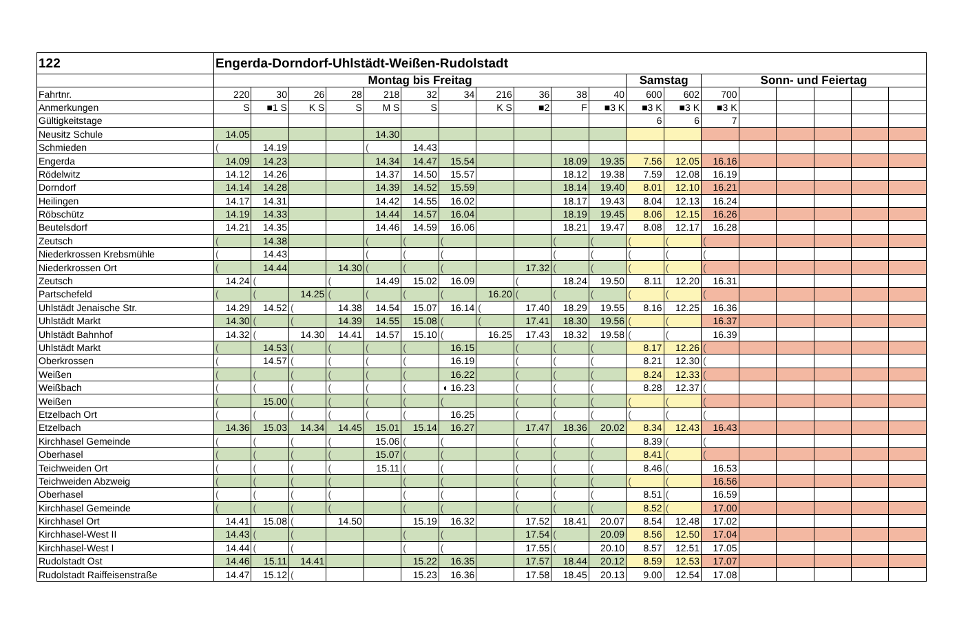| 122 | Engerda-Dorndorf-Uhlstädt-Weißen-Rudolstadt | | | | | | | | | | | | | | | | | | |
| --- | --- | --- | --- | --- | --- | --- | --- | --- | --- | --- | --- | --- | --- | --- | --- | --- | --- | --- | --- |
| | Montag bis Freitag | | | | | | | | | | | Samstag | | Sonn- und Feiertag | | | | | |
| Fahrtnr. | 220 | 30 | 26 | 28 | 218 | 32 | 34 | 216 | 36 | 38 | 40 | 600 | 602 | 700 | | | | | |
| Anmerkungen | S | ■1 S | K S | S | M S | S | | K S | ■2 | F | ■3 K | ■3 K | ■3 K | ■3 K | | | | | |
| Gültigkeitstage | | | | | | | | | | | | 6 | 6 | 7 | | | | | |
| Neusitz Schule | 14.05 | | | | 14.30 | | | | | | | | | | | | | | |
| Schmieden | ( | 14.19 | | | ( | 14.43 | | | | | | | | | | | | | |
| Engerda | 14.09 | 14.23 | | | 14.34 | 14.47 | 15.54 | | | 18.09 | 19.35 | 7.56 | 12.05 | 16.16 | | | | | |
| Rödelwitz | 14.12 | 14.26 | | | 14.37 | 14.50 | 15.57 | | | 18.12 | 19.38 | 7.59 | 12.08 | 16.19 | | | | | |
| Dorndorf | 14.14 | 14.28 | | | 14.39 | 14.52 | 15.59 | | | 18.14 | 19.40 | 8.01 | 12.10 | 16.21 | | | | | |
| Heilingen | 14.17 | 14.31 | | | 14.42 | 14.55 | 16.02 | | | 18.17 | 19.43 | 8.04 | 12.13 | 16.24 | | | | | |
| Röbschütz | 14.19 | 14.33 | | | 14.44 | 14.57 | 16.04 | | | 18.19 | 19.45 | 8.06 | 12.15 | 16.26 | | | | | |
| Beutelsdorf | 14.21 | 14.35 | | | 14.46 | 14.59 | 16.06 | | | 18.21 | 19.47 | 8.08 | 12.17 | 16.28 | | | | | |
| Zeutsch | ( | 14.38 | | | ( | ( | ( | | | ( | ( | ( | ( | ( | | | | | |
| Niederkrossen Krebsmühle | ( | 14.43 | | | ( | ( | ( | | | ( | ( | ( | ( | ( | | | | | |
| Niederkrossen Ort | ( | 14.44 | | 14.30 | ( | ( | ( | | 17.32 | ( | ( | ( | ( | ( | | | | | |
| Zeutsch | 14.24 | ( | | ( | 14.49 | 15.02 | 16.09 | | ( | 18.24 | 19.50 | 8.11 | 12.20 | 16.31 | | | | | |
| Partschefeld | ( | ( | 14.25 | ( | ( | ( | ( | 16.20 | ( | ( | ( | ( | ( | ( | | | | | |
| Uhlstädt Jenaische Str. | 14.29 | 14.52 | ( | 14.38 | 14.54 | 15.07 | 16.14 | ( | 17.40 | 18.29 | 19.55 | 8.16 | 12.25 | 16.36 | | | | | |
| Uhlstädt Markt | 14.30 | ( | ( | 14.39 | 14.55 | 15.08 | ( | ( | 17.41 | 18.30 | 19.56 | ( | ( | 16.37 | | | | | |
| Uhlstädt Bahnhof | 14.32 | ( | 14.30 | 14.41 | 14.57 | 15.10 | ( | 16.25 | 17.43 | 18.32 | 19.58 | ( | ( | 16.39 | | | | | |
| Uhlstädt Markt | ( | 14.53 | ( | ( | ( | ( | 16.15 | | ( | ( | ( | 8.17 | 12.26 | ( | | | | | |
| Oberkrossen | ( | 14.57 | ( | ( | ( | ( | 16.19 | | ( | ( | ( | 8.21 | 12.30 | ( | | | | | |
| Weißen | ( | ( | ( | ( | ( | ( | 16.22 | | ( | ( | ( | 8.24 | 12.33 | ( | | | | | |
| Weißbach | ( | ( | ( | ( | ( | ( | ◖ 16.23 | | ( | ( | ( | 8.28 | 12.37 | ( | | | | | |
| Weißen | ( | 15.00 | ( | ( | ( | ( | ( | | ( | ( | ( | ( | ( | ( | | | | | |
| Etzelbach Ort | ( | ( | ( | ( | ( | ( | 16.25 | | ( | ( | ( | ( | ( | ( | | | | | |
| Etzelbach | 14.36 | 15.03 | 14.34 | 14.45 | 15.01 | 15.14 | 16.27 | | 17.47 | 18.36 | 20.02 | 8.34 | 12.43 | 16.43 | | | | | |
| Kirchhasel Gemeinde | ( | ( | ( | ( | 15.06 | ( | ( | | ( | ( | ( | 8.39 | ( | ( | | | | | |
| Oberhasel | ( | ( | ( | ( | 15.07 | ( | ( | | ( | ( | ( | 8.41 | ( | ( | | | | | |
| Teichweiden Ort | ( | ( | ( | ( | 15.11 | ( | ( | | ( | ( | ( | 8.46 | ( | 16.53 | | | | | |
| Teichweiden Abzweig | ( | ( | ( | ( | | ( | ( | | ( | ( | ( | ( | ( | 16.56 | | | | | |
| Oberhasel | ( | ( | ( | ( | | ( | ( | | ( | ( | ( | 8.51 | ( | 16.59 | | | | | |
| Kirchhasel Gemeinde | ( | ( | ( | ( | | ( | ( | | ( | ( | ( | 8.52 | ( | 17.00 | | | | | |
| Kirchhasel Ort | 14.41 | 15.08 | ( | 14.50 | | 15.19 | 16.32 | | 17.52 | 18.41 | 20.07 | 8.54 | 12.48 | 17.02 | | | | | |
| Kirchhasel-West II | 14.43 | ( | ( | | | ( | ( | | 17.54 | ( | 20.09 | 8.56 | 12.50 | 17.04 | | | | | |
| Kirchhasel-West I | 14.44 | ( | ( | | | ( | ( | | 17.55 | ( | 20.10 | 8.57 | 12.51 | 17.05 | | | | | |
| Rudolstadt Ost | 14.46 | 15.11 | 14.41 | | | 15.22 | 16.35 | | 17.57 | 18.44 | 20.12 | 8.59 | 12.53 | 17.07 | | | | | |
| Rudolstadt Raiffeisenstraße | 14.47 | 15.12 | ( | | | 15.23 | 16.36 | | 17.58 | 18.45 | 20.13 | 9.00 | 12.54 | 17.08 | | | | | |